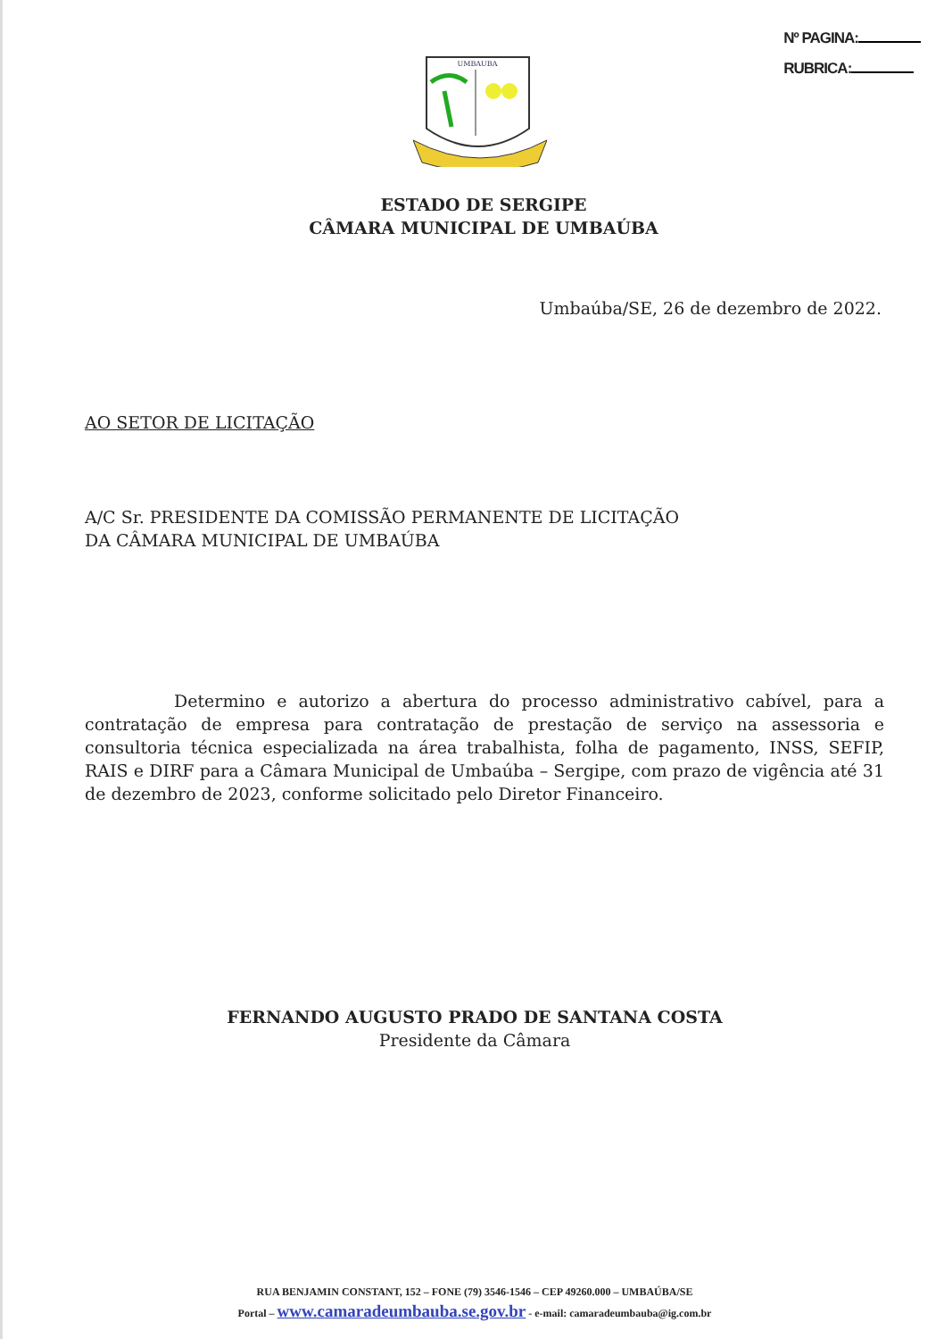Nº PAGINA:
RUBRICA:
UMBAUBA
ESTADO DE SERGIPE
CÂMARA MUNICIPAL DE UMBAÚBA
Umbaúba/SE, 26 de dezembro de 2022.
AO SETOR DE LICITAÇÃO
A/C Sr. PRESIDENTE DA COMISSÃO PERMANENTE DE LICITAÇÃO
DA CÂMARA MUNICIPAL DE UMBAÚBA
Determino e autorizo a abertura do processo administrativo cabível, para a contratação de empresa para contratação de prestação de serviço na assessoria e consultoria técnica especializada na área trabalhista, folha de pagamento, INSS, SEFIP, RAIS e DIRF para a Câmara Municipal de Umbaúba – Sergipe, com prazo de vigência até 31 de dezembro de 2023, conforme solicitado pelo Diretor Financeiro.
FERNANDO AUGUSTO PRADO DE SANTANA COSTA
Presidente da Câmara
RUA BENJAMIN CONSTANT, 152 – FONE (79) 3546-1546 – CEP 49260.000 – UMBAÚBA/SE
Portal – www.camaradeumbauba.se.gov.br - e-mail: camaradeumbauba@ig.com.br